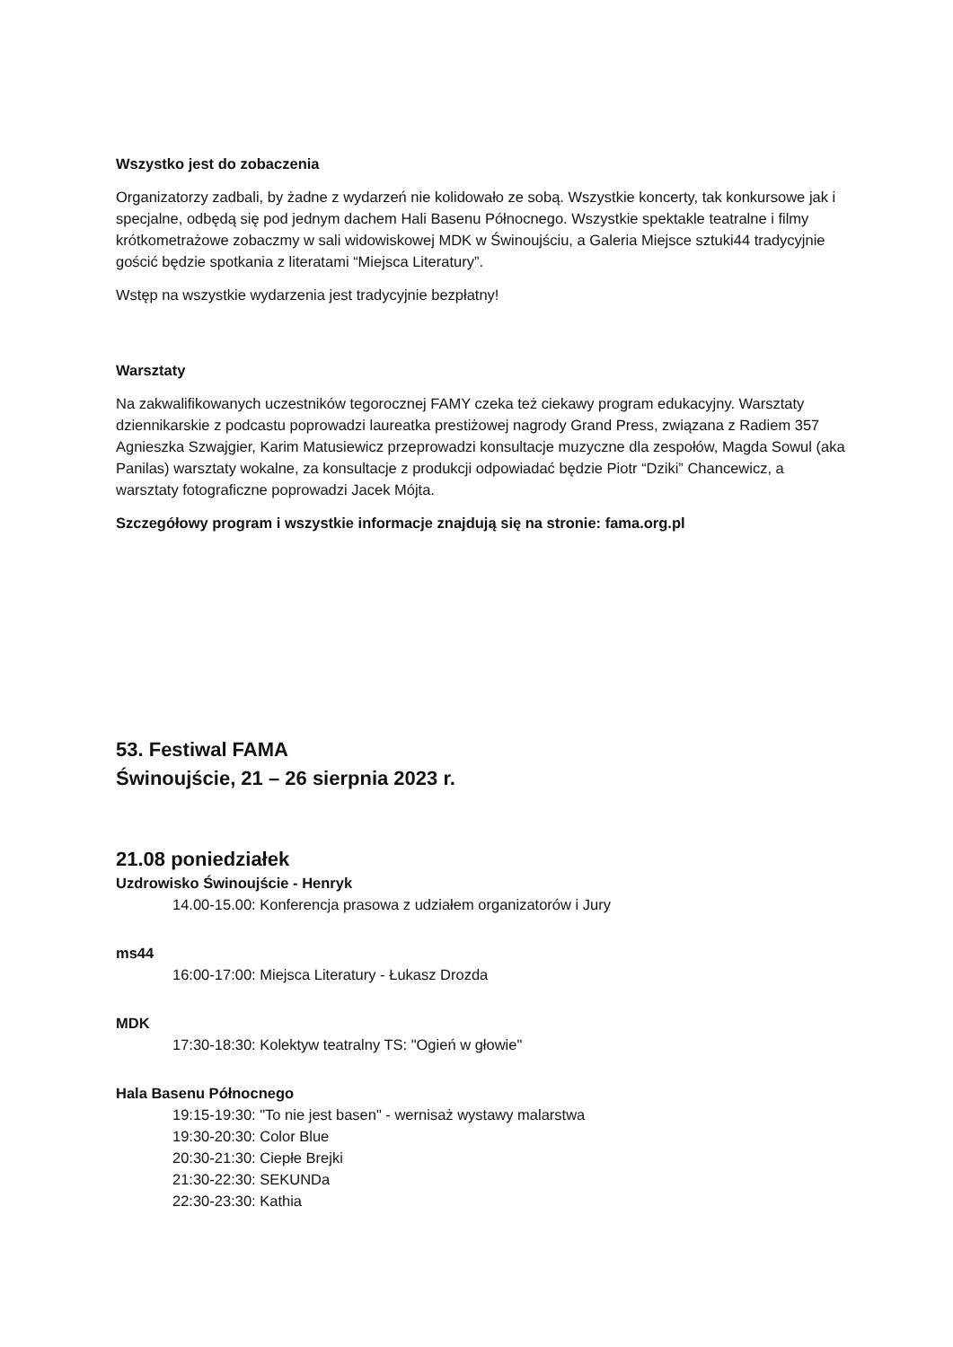Wszystko jest do zobaczenia
Organizatorzy zadbali, by żadne z wydarzeń nie kolidowało ze sobą. Wszystkie koncerty, tak konkursowe jak i specjalne, odbędą się pod jednym dachem Hali Basenu Północnego. Wszystkie spektakle teatralne i filmy krótkometrażowe zobaczmy w sali widowiskowej MDK w Świnoujściu, a Galeria Miejsce sztuki44 tradycyjnie gościć będzie spotkania z literatami “Miejsca Literatury”.
Wstęp na wszystkie wydarzenia jest tradycyjnie bezpłatny!
Warsztaty
Na zakwalifikowanych uczestników tegorocznej FAMY czeka też ciekawy program edukacyjny. Warsztaty dziennikarskie z podcastu poprowadzi laureatka prestiżowej nagrody Grand Press, związana z Radiem 357 Agnieszka Szwajgier, Karim Matusiewicz przeprowadzi konsultacje muzyczne dla zespołów, Magda Sowul (aka Panilas) warsztaty wokalne, za konsultacje z produkcji odpowiadać będzie Piotr “Dziki” Chancewicz, a warsztaty fotograficzne poprowadzi Jacek Mójta.
Szczegółowy program i wszystkie informacje znajdują się na stronie: fama.org.pl
53. Festiwal FAMA
Świnoujście, 21 – 26 sierpnia 2023 r.
21.08 poniedziałek
Uzdrowisko Świnoujście - Henryk
14.00-15.00: Konferencja prasowa z udziałem organizatorów i Jury
ms44
16:00-17:00: Miejsca Literatury - Łukasz Drozda
MDK
17:30-18:30: Kolektyw teatralny TS: "Ogień w głowie"
Hala Basenu Północnego
19:15-19:30: "To nie jest basen" - wernisaż wystawy malarstwa
19:30-20:30: Color Blue
20:30-21:30: Ciepłe Brejki
21:30-22:30: SEKUNDa
22:30-23:30: Kathia